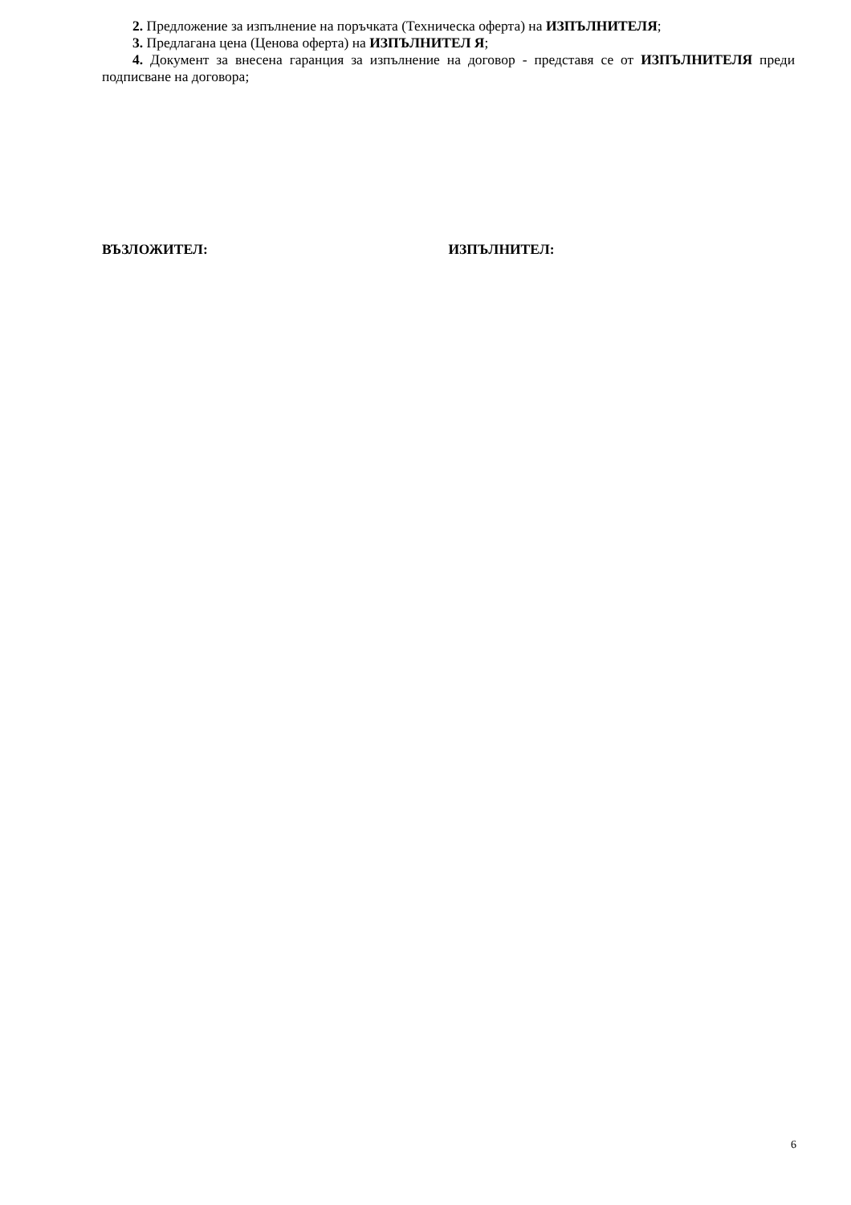2. Предложение за изпълнение на поръчката (Техническа оферта) на ИЗПЪЛНИТЕЛЯ;
3. Предлагана цена (Ценова оферта) на ИЗПЪЛНИТЕЛ Я;
4. Документ за внесена гаранция за изпълнение на договор - представя се от ИЗПЪЛНИТЕЛЯ преди подписване на договора;
ВЪЗЛОЖИТЕЛ: ИЗПЪЛНИТЕЛ:
6